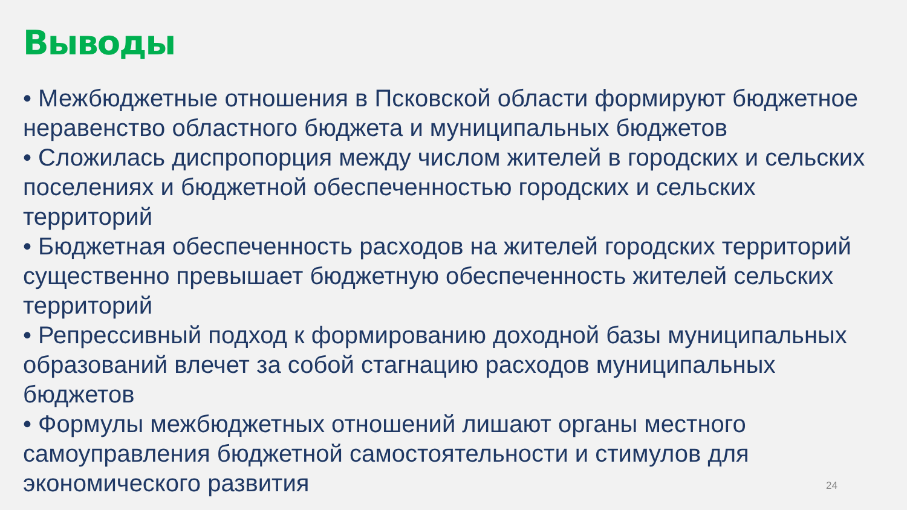Выводы
• Межбюджетные отношения в Псковской области формируют бюджетное неравенство областного бюджета и муниципальных бюджетов
• Сложилась диспропорция между числом жителей в городских и сельских поселениях и бюджетной обеспеченностью городских и сельских территорий
• Бюджетная обеспеченность расходов на жителей городских территорий существенно превышает бюджетную обеспеченность жителей сельских территорий
• Репрессивный подход к формированию доходной базы муниципальных образований влечет за собой стагнацию расходов муниципальных бюджетов
• Формулы межбюджетных отношений лишают органы местного самоуправления бюджетной самостоятельности и стимулов для экономического развития
24